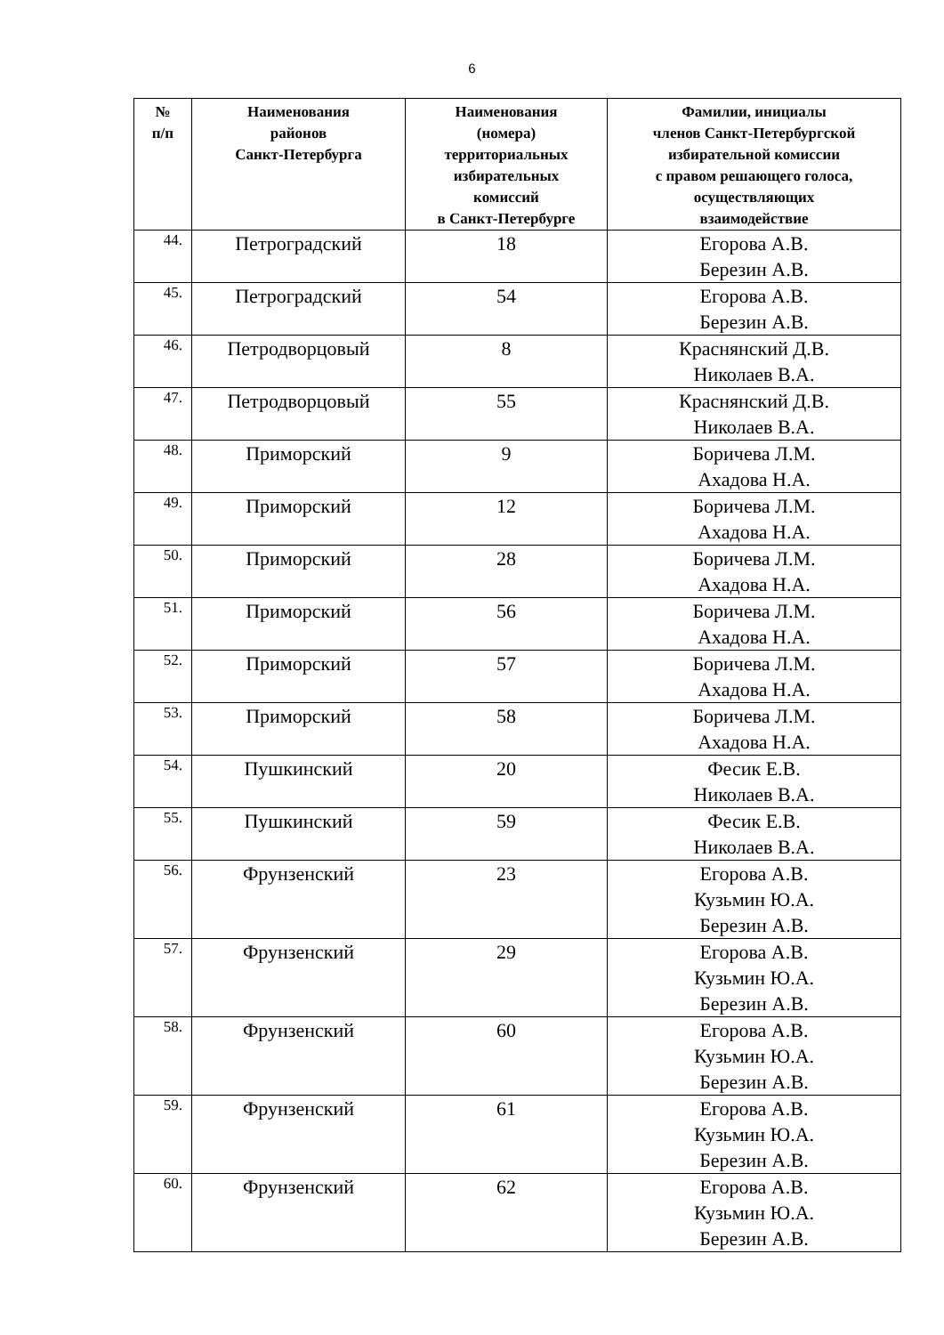6
| № п/п | Наименования районов Санкт-Петербурга | Наименования (номера) территориальных избирательных комиссий в Санкт-Петербурге | Фамилии, инициалы членов Санкт-Петербургской избирательной комиссии с правом решающего голоса, осуществляющих взаимодействие |
| --- | --- | --- | --- |
| 44. | Петроградский | 18 | Егорова А.В. Березин А.В. |
| 45. | Петроградский | 54 | Егорова А.В. Березин А.В. |
| 46. | Петродворцовый | 8 | Краснянский Д.В. Николаев В.А. |
| 47. | Петродворцовый | 55 | Краснянский Д.В. Николаев В.А. |
| 48. | Приморский | 9 | Боричева Л.М. Ахадова Н.А. |
| 49. | Приморский | 12 | Боричева Л.М. Ахадова Н.А. |
| 50. | Приморский | 28 | Боричева Л.М. Ахадова Н.А. |
| 51. | Приморский | 56 | Боричева Л.М. Ахадова Н.А. |
| 52. | Приморский | 57 | Боричева Л.М. Ахадова Н.А. |
| 53. | Приморский | 58 | Боричева Л.М. Ахадова Н.А. |
| 54. | Пушкинский | 20 | Фесик Е.В. Николаев В.А. |
| 55. | Пушкинский | 59 | Фесик Е.В. Николаев В.А. |
| 56. | Фрунзенский | 23 | Егорова А.В. Кузьмин Ю.А. Березин А.В. |
| 57. | Фрунзенский | 29 | Егорова А.В. Кузьмин Ю.А. Березин А.В. |
| 58. | Фрунзенский | 60 | Егорова А.В. Кузьмин Ю.А. Березин А.В. |
| 59. | Фрунзенский | 61 | Егорова А.В. Кузьмин Ю.А. Березин А.В. |
| 60. | Фрунзенский | 62 | Егорова А.В. Кузьмин Ю.А. Березин А.В. |